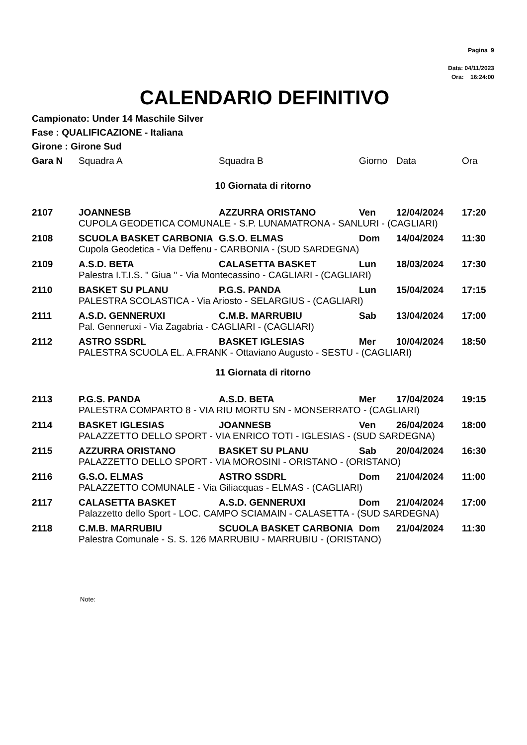Pagina 9
Data: 04/11/2023
Ora: 16:24:00
CALENDARIO DEFINITIVO
Campionato: Under 14 Maschile Silver
Fase : QUALIFICAZIONE - Italiana
Girone : Girone Sud
| Gara N | Squadra A | Squadra B | Giorno | Data | Ora |
| --- | --- | --- | --- | --- | --- |
| 10 Giornata di ritorno | | | | | |
| 2107 | JOANNESB | AZZURRA ORISTANO | Ven | 12/04/2024 | 17:20 |
| | CUPOLA GEODETICA COMUNALE - S.P. LUNAMATRONA - SANLURI - (CAGLIARI) | | | | |
| 2108 | SCUOLA BASKET CARBONIA | G.S.O. ELMAS | Dom | 14/04/2024 | 11:30 |
| | Cupola Geodetica - Via Deffenu - CARBONIA - (SUD SARDEGNA) | | | | |
| 2109 | A.S.D. BETA | CALASETTA BASKET | Lun | 18/03/2024 | 17:30 |
| | Palestra I.T.I.S. " Giua " - Via Montecassino - CAGLIARI - (CAGLIARI) | | | | |
| 2110 | BASKET SU PLANU | P.G.S. PANDA | Lun | 15/04/2024 | 17:15 |
| | PALESTRA SCOLASTICA - Via Ariosto - SELARGIUS - (CAGLIARI) | | | | |
| 2111 | A.S.D. GENNERUXI | C.M.B. MARRUBIU | Sab | 13/04/2024 | 17:00 |
| | Pal. Genneruxi - Via Zagabria - CAGLIARI - (CAGLIARI) | | | | |
| 2112 | ASTRO SSDRL | BASKET IGLESIAS | Mer | 10/04/2024 | 18:50 |
| | PALESTRA SCUOLA EL. A.FRANK - Ottaviano Augusto - SESTU - (CAGLIARI) | | | | |
| 11 Giornata di ritorno | | | | | |
| 2113 | P.G.S. PANDA | A.S.D. BETA | Mer | 17/04/2024 | 19:15 |
| | PALESTRA COMPARTO 8 - VIA RIU MORTU SN - MONSERRATO - (CAGLIARI) | | | | |
| 2114 | BASKET IGLESIAS | JOANNESB | Ven | 26/04/2024 | 18:00 |
| | PALAZZETTO DELLO SPORT - VIA ENRICO TOTI - IGLESIAS - (SUD SARDEGNA) | | | | |
| 2115 | AZZURRA ORISTANO | BASKET SU PLANU | Sab | 20/04/2024 | 16:30 |
| | PALAZZETTO DELLO SPORT - VIA MOROSINI - ORISTANO - (ORISTANO) | | | | |
| 2116 | G.S.O. ELMAS | ASTRO SSDRL | Dom | 21/04/2024 | 11:00 |
| | PALAZZETTO COMUNALE - Via Giliacquas - ELMAS - (CAGLIARI) | | | | |
| 2117 | CALASETTA BASKET | A.S.D. GENNERUXI | Dom | 21/04/2024 | 17:00 |
| | Palazzetto dello Sport - LOC. CAMPO SCIAMAIN - CALASETTA - (SUD SARDEGNA) | | | | |
| 2118 | C.M.B. MARRUBIU | SCUOLA BASKET CARBONIA | Dom | 21/04/2024 | 11:30 |
| | Palestra Comunale - S. S. 126 MARRUBIU - MARRUBIU - (ORISTANO) | | | | |
Note: